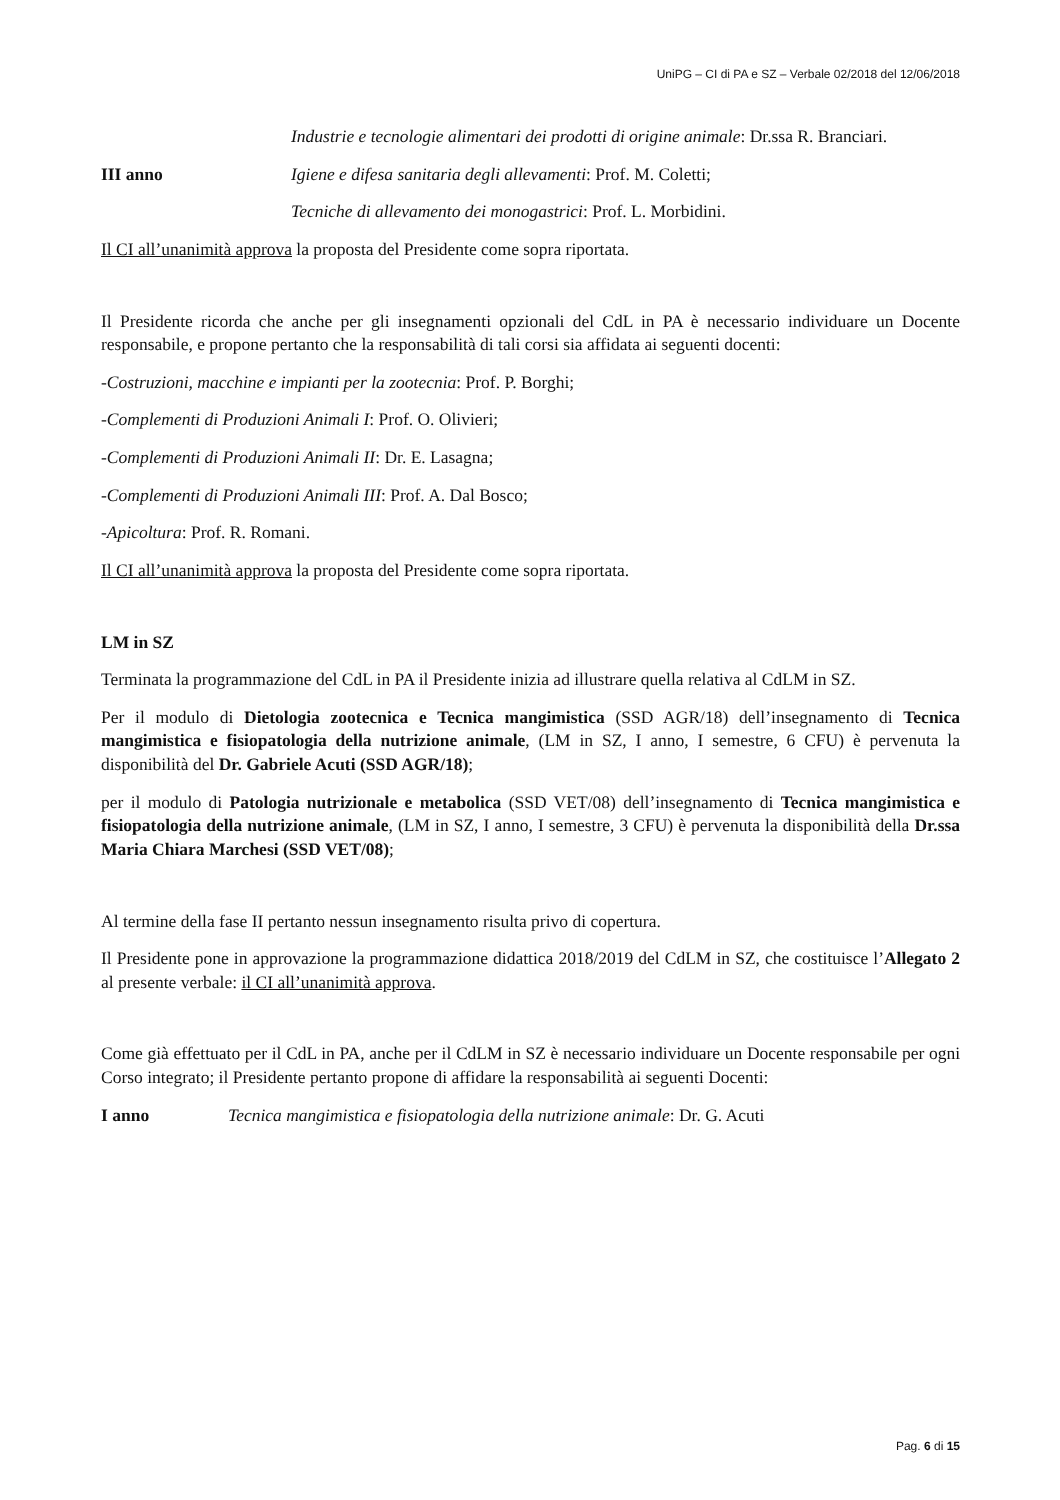UniPG – CI di PA e SZ – Verbale 02/2018 del 12/06/2018
Industrie e tecnologie alimentari dei prodotti di origine animale: Dr.ssa R. Branciari.
III anno Igiene e difesa sanitaria degli allevamenti: Prof. M. Coletti;
Tecniche di allevamento dei monogastrici: Prof. L. Morbidini.
Il CI all’unanimità approva la proposta del Presidente come sopra riportata.
Il Presidente ricorda che anche per gli insegnamenti opzionali del CdL in PA è necessario individuare un Docente responsabile, e propone pertanto che la responsabilità di tali corsi sia affidata ai seguenti docenti:
-Costruzioni, macchine e impianti per la zootecnia: Prof. P. Borghi;
-Complementi di Produzioni Animali I: Prof. O. Olivieri;
-Complementi di Produzioni Animali II: Dr. E. Lasagna;
-Complementi di Produzioni Animali III: Prof. A. Dal Bosco;
-Apicoltura: Prof. R. Romani.
Il CI all’unanimità approva la proposta del Presidente come sopra riportata.
LM in SZ
Terminata la programmazione del CdL in PA il Presidente inizia ad illustrare quella relativa al CdLM in SZ.
Per il modulo di Dietologia zootecnica e Tecnica mangimistica (SSD AGR/18) dell’insegnamento di Tecnica mangimistica e fisiopatologia della nutrizione animale, (LM in SZ, I anno, I semestre, 6 CFU) è pervenuta la disponibilità del Dr. Gabriele Acuti (SSD AGR/18);
per il modulo di Patologia nutrizionale e metabolica (SSD VET/08) dell’insegnamento di Tecnica mangimistica e fisiopatologia della nutrizione animale, (LM in SZ, I anno, I semestre, 3 CFU) è pervenuta la disponibilità della Dr.ssa Maria Chiara Marchesi (SSD VET/08);
Al termine della fase II pertanto nessun insegnamento risulta privo di copertura.
Il Presidente pone in approvazione la programmazione didattica 2018/2019 del CdLM in SZ, che costituisce l’Allegato 2 al presente verbale: il CI all’unanimità approva.
Come già effettuato per il CdL in PA, anche per il CdLM in SZ è necessario individuare un Docente responsabile per ogni Corso integrato; il Presidente pertanto propone di affidare la responsabilità ai seguenti Docenti:
I anno Tecnica mangimistica e fisiopatologia della nutrizione animale: Dr. G. Acuti
Pag. 6 di 15